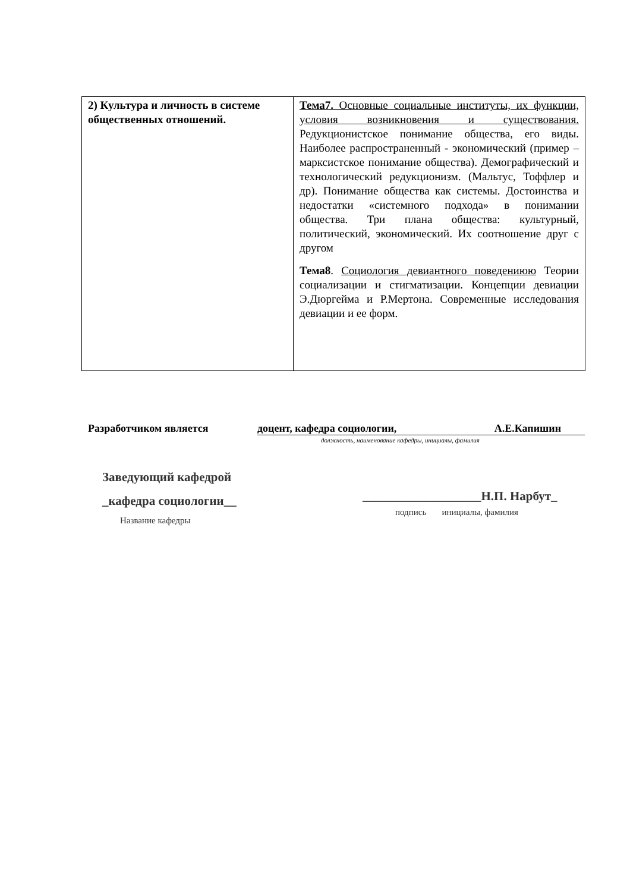| 2) Культура и личность в системе общественных отношений. | Тема7. Основные социальные институты, их функции, условия возникновения и существования. Редукционистское понимание общества, его виды. Наиболее распространенный - экономический (пример – марксистское понимание общества). Демографический и технологический редукционизм. (Мальтус, Тоффлер и др). Понимание общества как системы. Достоинства и недостатки «системного подхода» в понимании общества. Три плана общества: культурный, политический, экономический. Их соотношение друг с другом Тема8 . Социология девиантного поведениюю Теории социализации и стигматизации. Концепции девиации Э.Дюргейма и Р.Мертона. Современные исследования девиации и ее форм. |
Разработчиком является доцент, кафедра социологии, А.Е.Капишин
должность, наименование кафедры, инициалы, фамилия
Заведующий кафедрой
_кафедра социологии__
Название кафедры
___________________Н.П. Нарбут_
подпись инициалы, фамилия